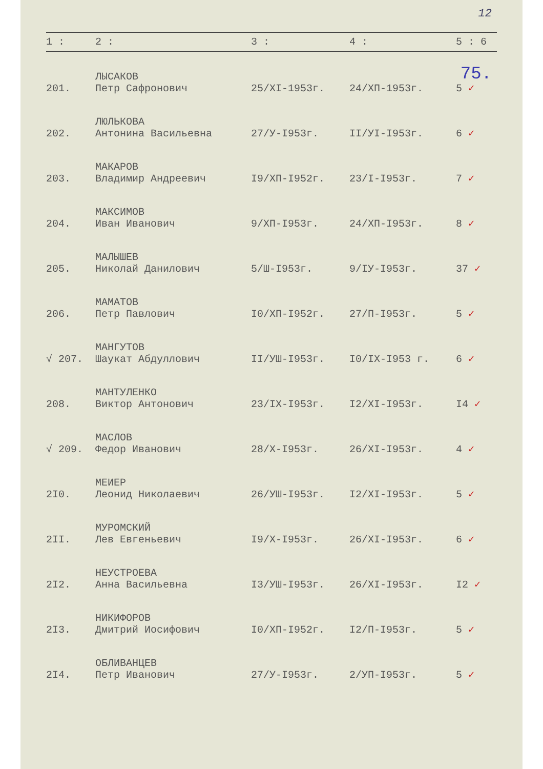12
75.
| 1 : | 2 : | 3 : | 4 : | 5 : 6 |
| --- | --- | --- | --- | --- |
| 201. | ЛЫСАКОВ Петр Сафронович | 25/XI-1953г. | 24/XП-1953г. | 5 ✓ |
| 202. | ЛЮЛЬКОВА Антонина Васильевна | 27/У-I953г. | II/УI-I953г. | 6 ✓ |
| 203. | МАКАРОВ Владимир Андреевич | I9/XП-I952г. | 23/I-I953г. | 7 ✓ |
| 204. | МАКСИМОВ Иван Иванович | 9/XП-I953г. | 24/XП-I953г. | 8 ✓ |
| 205. | МАЛЫШЕВ Николай Данилович | 5/Ш-I953г. | 9/IУ-I953г. | 37 ✓ |
| 206. | МАМАТОВ Петр Павлович | I0/XП-I952г. | 27/П-I953г. | 5 ✓ |
| √ 207. | МАНГУТОВ Шаукат Абдуллович | II/УШ-I953г. | I0/IX-I953 г. | 6 ✓ |
| 208. | МАНТУЛЕНКО Виктор Антонович | 23/IX-I953г. | I2/XI-I953г. | I4 ✓ |
| √ 209. | МАСЛОВ Федор Иванович | 28/X-I953г. | 26/XI-I953г. | 4 ✓ |
| 2I0. | МЕИЕР Леонид Николаевич | 26/УШ-I953г. | I2/XI-I953г. | 5 ✓ |
| 2II. | МУРОМСКИЙ Лев Евгеньевич | I9/X-I953г. | 26/XI-I953г. | 6 ✓ |
| 2I2. | НЕУСТРОЕВА Анна Васильевна | I3/УШ-I953г. | 26/XI-I953г. | I2 ✓ |
| 2I3. | НИКИФОРОВ Дмитрий Иосифович | I0/XП-I952г. | I2/П-I953г. | 5 ✓ |
| 2I4. | ОБЛИВАНЦЕВ Петр Иванович | 27/У-I953г. | 2/УП-I953г. | 5 ✓ |